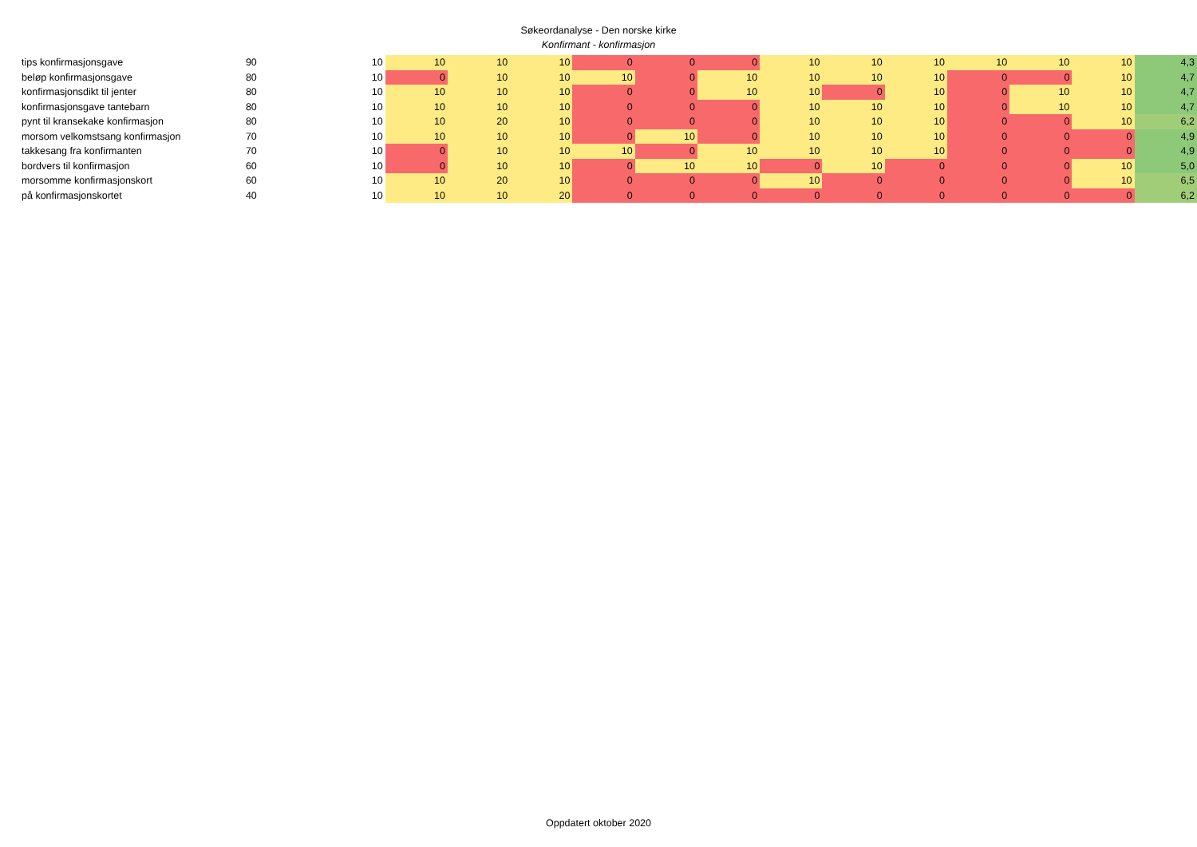Søkeordanalyse - Den norske kirke
Konfirmant - konfirmasjon
| tips konfirmasjonsgave | 90 | 10 | 10 | 10 | 10 | 0 | 0 | 0 | 10 | 10 | 10 | 10 | 10 | 10 | 4,3 |
| beløp konfirmasjonsgave | 80 | 10 | 0 | 10 | 10 | 10 | 0 | 10 | 10 | 10 | 10 | 0 | 0 | 10 | 4,7 |
| konfirmasjonsdikt til jenter | 80 | 10 | 10 | 10 | 10 | 0 | 0 | 10 | 10 | 0 | 10 | 0 | 10 | 10 | 4,7 |
| konfirmasjonsgave tantebarn | 80 | 10 | 10 | 10 | 10 | 0 | 0 | 0 | 10 | 10 | 10 | 0 | 10 | 10 | 4,7 |
| pynt til kransekake konfirmasjon | 80 | 10 | 10 | 20 | 10 | 0 | 0 | 0 | 10 | 10 | 10 | 0 | 0 | 10 | 6,2 |
| morsom velkomstsang konfirmasjon | 70 | 10 | 10 | 10 | 10 | 0 | 10 | 0 | 10 | 10 | 10 | 0 | 0 | 0 | 4,9 |
| takkesang fra konfirmanten | 70 | 10 | 0 | 10 | 10 | 10 | 0 | 10 | 10 | 10 | 10 | 0 | 0 | 0 | 4,9 |
| bordvers til konfirmasjon | 60 | 10 | 0 | 10 | 10 | 0 | 10 | 10 | 0 | 10 | 0 | 0 | 0 | 10 | 5,0 |
| morsomme konfirmasjonskort | 60 | 10 | 10 | 20 | 10 | 0 | 0 | 0 | 10 | 0 | 0 | 0 | 0 | 10 | 6,5 |
| på konfirmasjonskortet | 40 | 10 | 10 | 10 | 20 | 0 | 0 | 0 | 0 | 0 | 0 | 0 | 0 | 0 | 6,2 |
Oppdatert oktober 2020